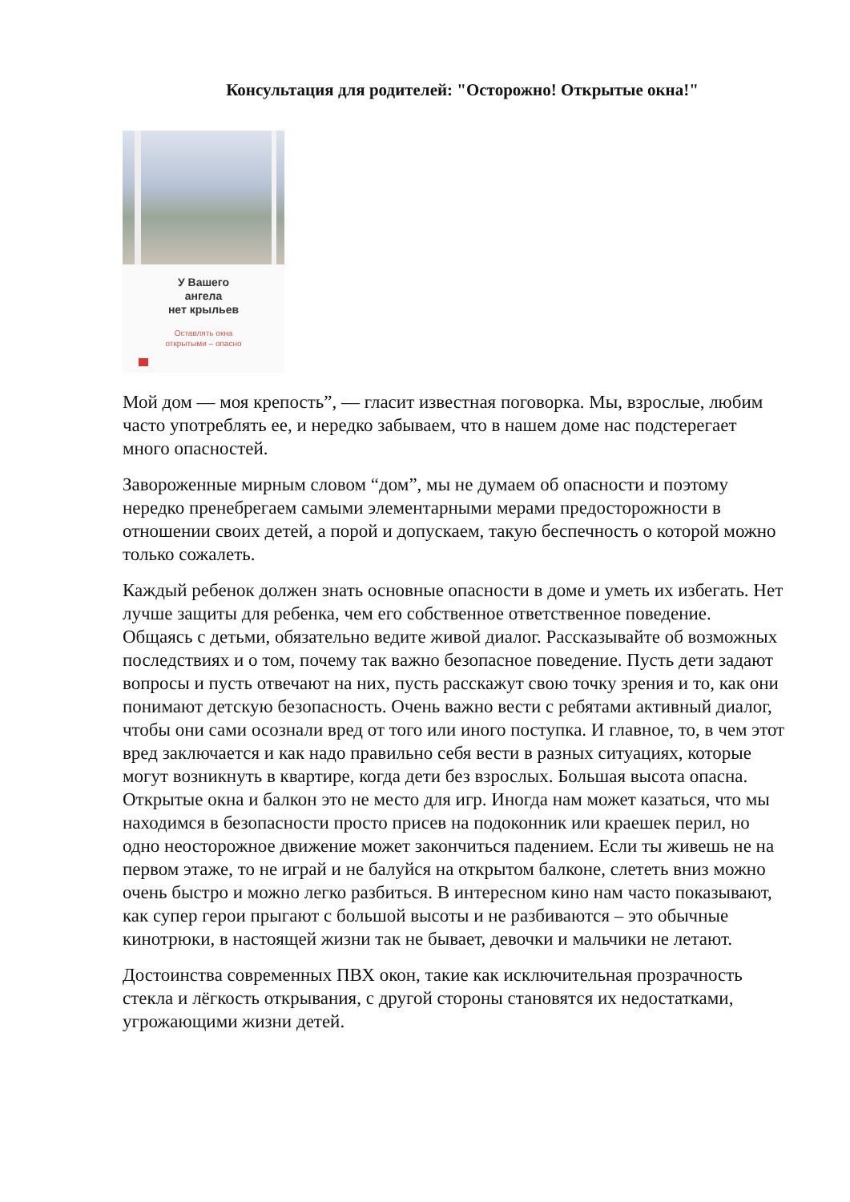Консультация для родителей: "Осторожно! Открытые окна!"
У Вашего
ангела
нет крыльев
Оставлять окна
открытыми – опасно
Мой дом — моя крепость”, — гласит известная поговорка. Мы, взрослые, любим часто употреблять ее, и нередко забываем, что в нашем доме нас подстерегает много опасностей.
Завороженные мирным словом “дом”, мы не думаем об опасности и поэтому нередко пренебрегаем самыми элементарными мерами предосторожности в отношении своих детей, а порой и допускаем, такую беспечность о которой можно только сожалеть.
Каждый ребенок должен знать основные опасности в доме и уметь их избегать. Нет лучше защиты для ребенка, чем его собственное ответственное поведение. Общаясь с детьми, обязательно ведите живой диалог. Рассказывайте об возможных последствиях и о том, почему так важно безопасное поведение. Пусть дети задают вопросы и пусть отвечают на них, пусть расскажут свою точку зрения и то, как они понимают детскую безопасность. Очень важно вести с ребятами активный диалог, чтобы они сами осознали вред от того или иного поступка. И главное, то, в чем этот вред заключается и как надо правильно себя вести в разных ситуациях, которые могут возникнуть в квартире, когда дети без взрослых. Большая высота опасна. Открытые окна и балкон это не место для игр. Иногда нам может казаться, что мы находимся в безопасности просто присев на подоконник или краешек перил, но одно неосторожное движение может закончиться падением. Если ты живешь не на первом этаже, то не играй и не балуйся на открытом балконе, слететь вниз можно очень быстро и можно легко разбиться. В интересном кино нам часто показывают, как супер герои прыгают с большой высоты и не разбиваются – это обычные кинотрюки, в настоящей жизни так не бывает, девочки и мальчики не летают.
Достоинства современных ПВХ окон, такие как исключительная прозрачность стекла и лёгкость открывания, с другой стороны становятся их недостатками, угрожающими жизни детей.